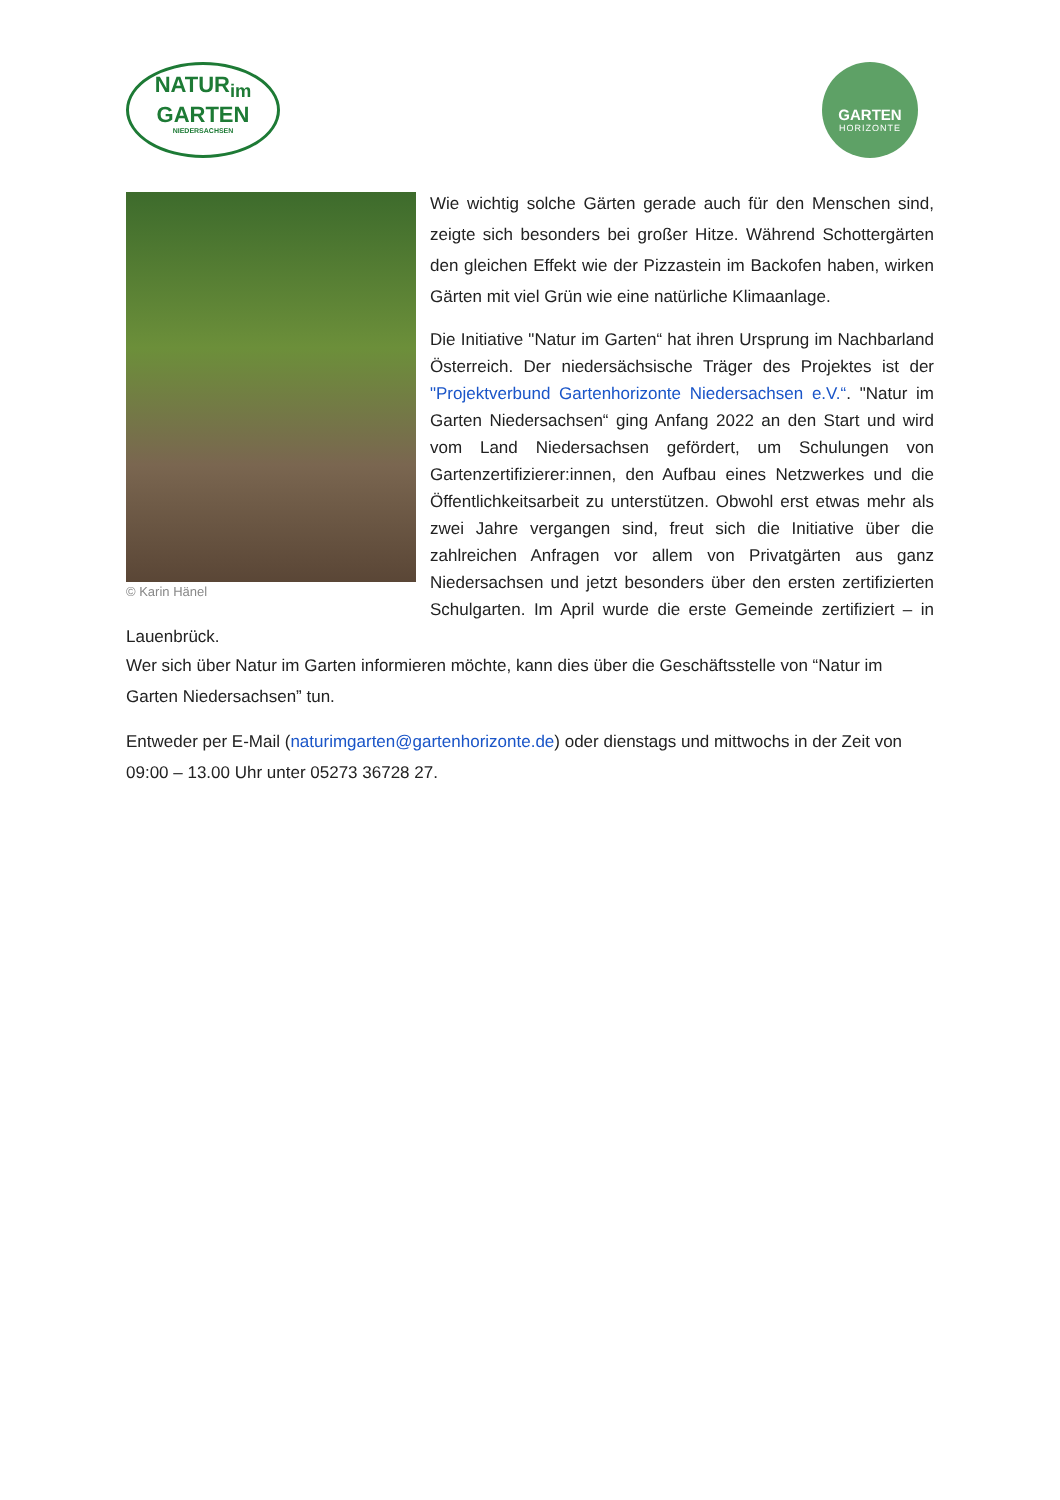NATUR<sub>im</sub>
GARTEN
NIEDERSACHSEN
GARTEN
HORIZONTE
© Karin Hänel
Wie wichtig solche Gärten gerade auch für den Menschen sind, zeigte sich besonders bei großer Hitze. Während Schottergärten den gleichen Effekt wie der Pizzastein im Backofen haben, wirken Gärten mit viel Grün wie eine natürliche Klimaanlage.
Die Initiative "Natur im Garten“ hat ihren Ursprung im Nachbarland Österreich. Der niedersächsische Träger des Projektes ist der "Projektverbund Gartenhorizonte Niedersachsen e.V.“. "Natur im Garten Niedersachsen“ ging Anfang 2022 an den Start und wird vom Land Niedersachsen gefördert, um Schulungen von Gartenzertifizierer:innen, den Aufbau eines Netzwerkes und die Öffentlichkeitsarbeit zu unterstützen. Obwohl erst etwas mehr als zwei Jahre vergangen sind, freut sich die Initiative über die zahlreichen Anfragen vor allem von Privatgärten aus ganz Niedersachsen und jetzt besonders über den ersten zertifizierten Schulgarten. Im April wurde die erste Gemeinde zertifiziert – in Lauenbrück.
Wer sich über Natur im Garten informieren möchte, kann dies über die Geschäftsstelle von “Natur im Garten Niedersachsen” tun.
Entweder per E-Mail (naturimgarten@gartenhorizonte.de) oder dienstags und mittwochs in der Zeit von 09:00 – 13.00 Uhr unter 05273 36728 27.